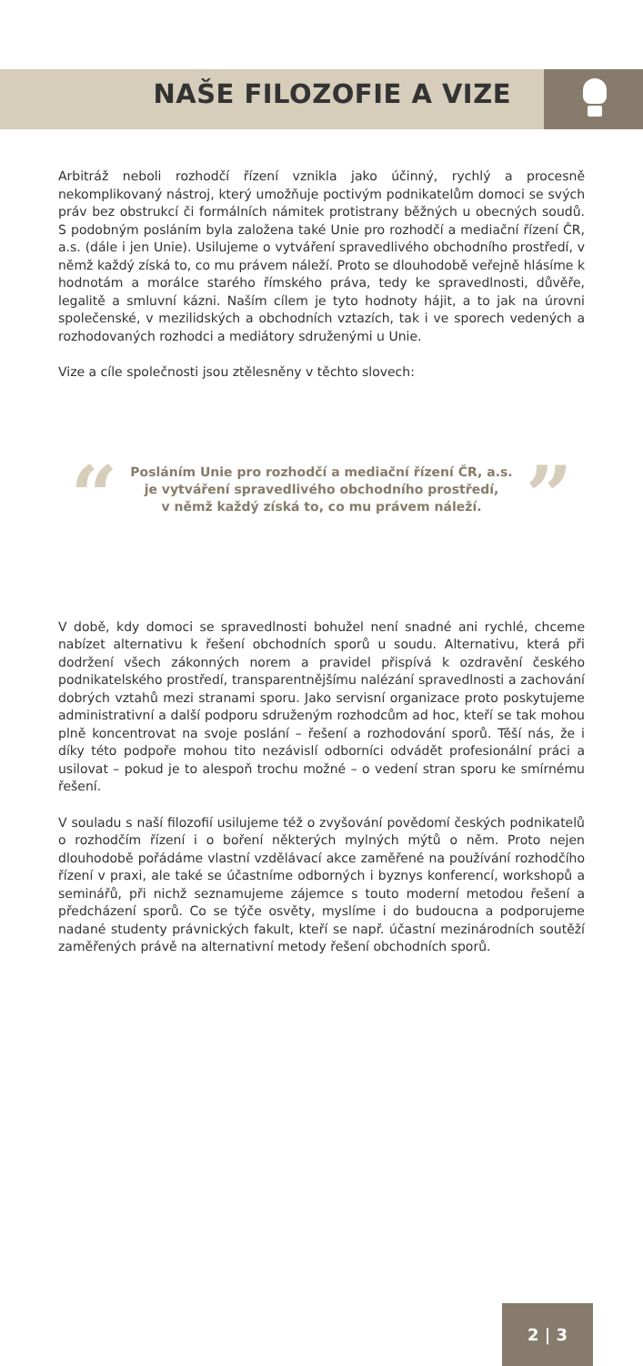NAŠE FILOZOFIE A VIZE
Arbitráž neboli rozhodčí řízení vznikla jako účinný, rychlý a procesně nekomplikovaný nástroj, který umožňuje poctivým podnikatelům domoci se svých práv bez obstrukcí či formálních námitek protistrany běžných u obecných soudů. S podobným posláním byla založena také Unie pro rozhodčí a mediační řízení ČR, a.s. (dále i jen Unie). Usilujeme o vytváření spravedlivého obchodního prostředí, v němž každý získá to, co mu právem náleží. Proto se dlouhodobě veřejně hlásíme k hodnotám a morálce starého římského práva, tedy ke spravedlnosti, důvěře, legalitě a smluvní kázni. Naším cílem je tyto hodnoty hájit, a to jak na úrovni společenské, v mezilidských a obchodních vztazích, tak i ve sporech vedených a rozhodovaných rozhodci a mediátory sdruženými u Unie.
Vize a cíle společnosti jsou ztělesněny v těchto slovech:
“
Posláním Unie pro rozhodčí a mediační řízení ČR, a.s.
je vytváření spravedlivého obchodního prostředí,
v němž každý získá to, co mu právem náleží.
”
V době, kdy domoci se spravedlnosti bohužel není snadné ani rychlé, chceme nabízet alternativu k řešení obchodních sporů u soudu. Alternativu, která při dodržení všech zákonných norem a pravidel přispívá k ozdravění českého podnikatelského prostředí, transparentnějšímu nalézání spravedlnosti a zachování dobrých vztahů mezi stranami sporu. Jako servisní organizace proto poskytujeme administrativní a další podporu sdruženým rozhodcům ad hoc, kteří se tak mohou plně koncentrovat na svoje poslání – řešení a rozhodování sporů. Těší nás, že i díky této podpoře mohou tito nezávislí odborníci odvádět profesionální práci a usilovat – pokud je to alespoň trochu možné – o vedení stran sporu ke smírnému řešení.
V souladu s naší filozofií usilujeme též o zvyšování povědomí českých podnikatelů o rozhodčím řízení i o boření některých mylných mýtů o něm. Proto nejen dlouhodobě pořádáme vlastní vzdělávací akce zaměřené na používání rozhodčího řízení v praxi, ale také se účastníme odborných i byznys konferencí, workshopů a seminářů, při nichž seznamujeme zájemce s touto moderní metodou řešení a předcházení sporů. Co se týče osvěty, myslíme i do budoucna a podporujeme nadané studenty právnických fakult, kteří se např. účastní mezinárodních soutěží zaměřených právě na alternativní metody řešení obchodních sporů.
2 | 3